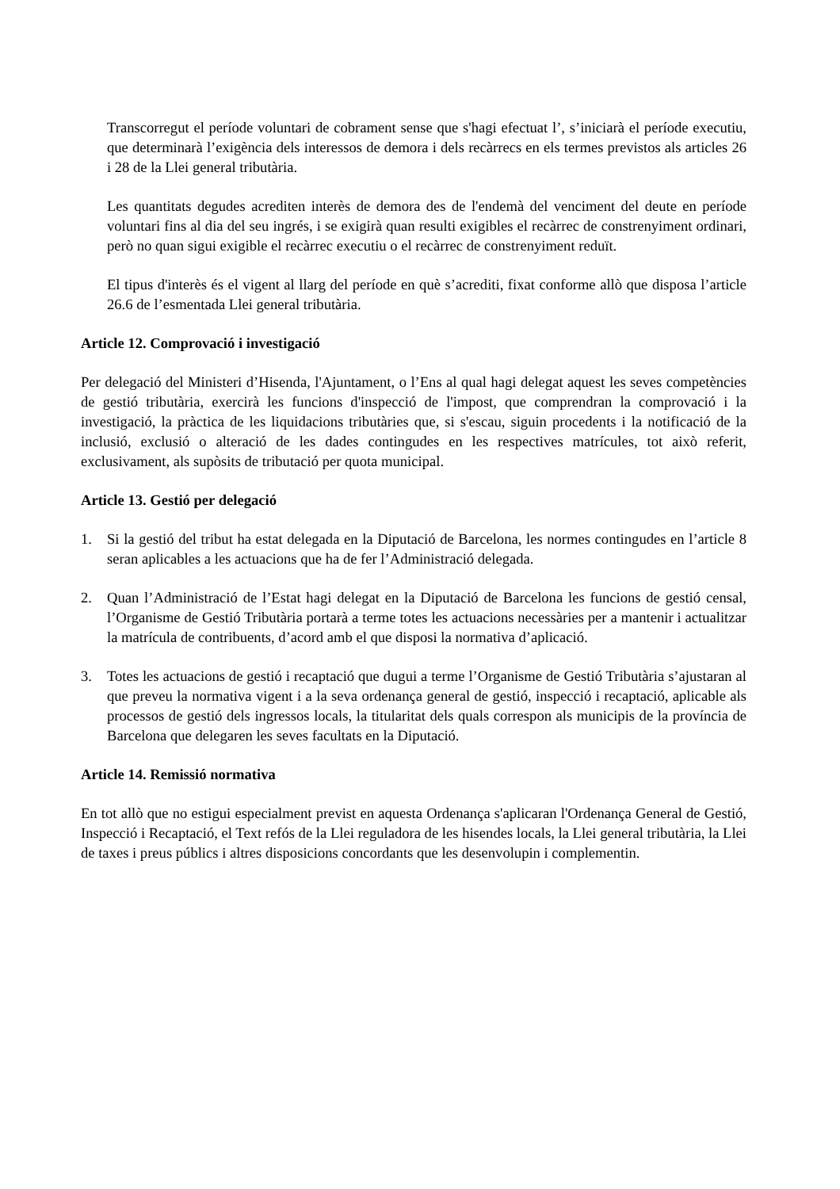Transcorregut el període voluntari de cobrament sense que s'hagi efectuat l’, s’iniciarà el període executiu, que determinarà l’exigència dels interessos de demora i dels recàrrecs en els termes previstos als articles 26 i 28 de la Llei general tributària.
Les quantitats degudes acrediten interès de demora des de l'endemà del venciment del deute en període voluntari fins al dia del seu ingrés, i se exigirà quan resulti exigibles el recàrrec de constrenyiment ordinari, però no quan sigui exigible el recàrrec executiu o el recàrrec de constrenyiment reduït.
El tipus d'interès és el vigent al llarg del període en què s’acrediti, fixat conforme allò que disposa l’article 26.6 de l’esmentada Llei general tributària.
Article 12. Comprovació i investigació
Per delegació del Ministeri d’Hisenda, l'Ajuntament, o l’Ens al qual hagi delegat aquest les seves competències de gestió tributària, exercirà les funcions d'inspecció de l'impost, que comprendran la comprovació i la investigació, la pràctica de les liquidacions tributàries que, si s'escau, siguin procedents i la notificació de la inclusió, exclusió o alteració de les dades contingudes en les respectives matrícules, tot això referit, exclusivament, als supòsits de tributació per quota municipal.
Article 13. Gestió per delegació
1. Si la gestió del tribut ha estat delegada en la Diputació de Barcelona, les normes contingudes en l’article 8 seran aplicables a les actuacions que ha de fer l’Administració delegada.
2. Quan l’Administració de l’Estat hagi delegat en la Diputació de Barcelona les funcions de gestió censal, l’Organisme de Gestió Tributària portarà a terme totes les actuacions necessàries per a mantenir i actualitzar la matrícula de contribuents, d’acord amb el que disposi la normativa d’aplicació.
3. Totes les actuacions de gestió i recaptació que dugui a terme l’Organisme de Gestió Tributària s’ajustaran al que preveu la normativa vigent i a la seva ordenança general de gestió, inspecció i recaptació, aplicable als processos de gestió dels ingressos locals, la titularitat dels quals correspon als municipis de la província de Barcelona que delegaren les seves facultats en la Diputació.
Article 14. Remissió normativa
En tot allò que no estigui especialment previst en aquesta Ordenança s'aplicaran l'Ordenança General de Gestió, Inspecció i Recaptació, el Text refós de la Llei reguladora de les hisendes locals, la Llei general tributària, la Llei de taxes i preus públics i altres disposicions concordants que les desenvolupin i complementin.